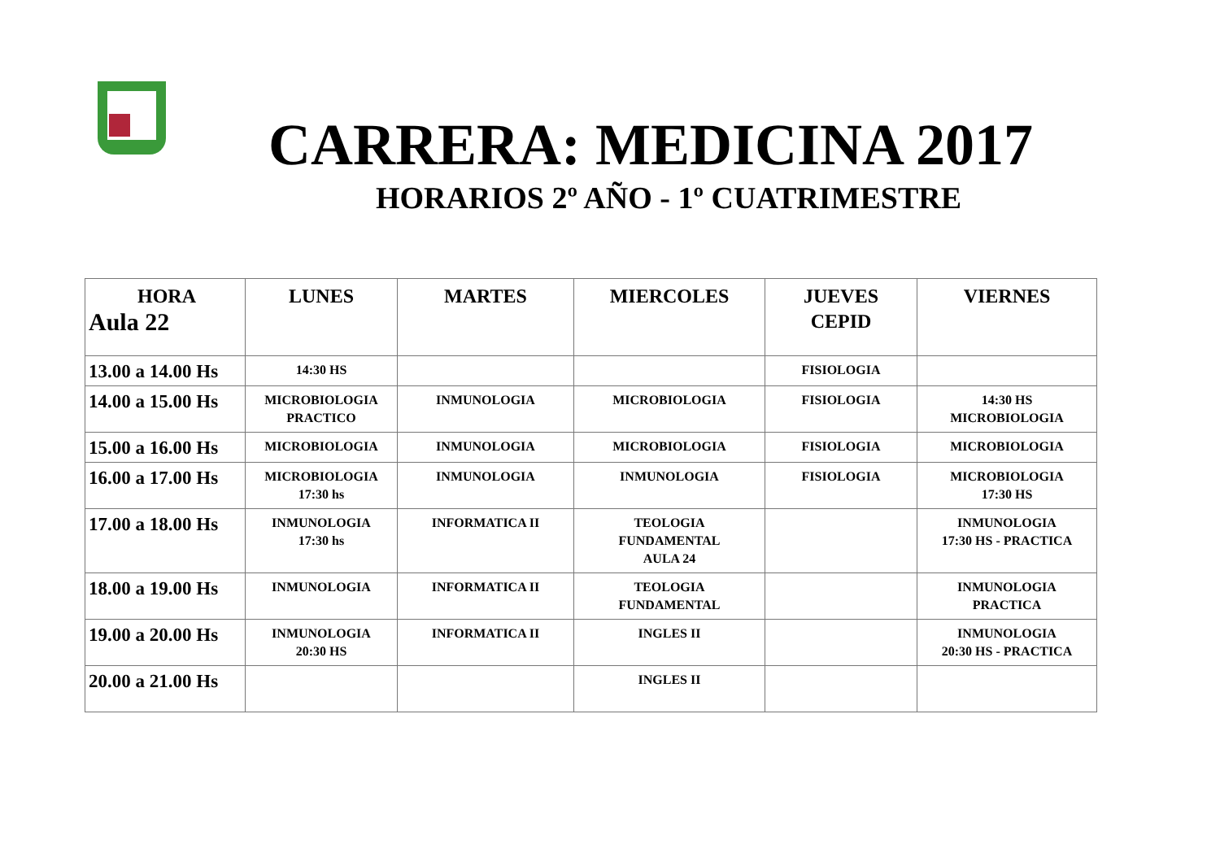CARRERA: MEDICINA 2017
HORARIOS 2º AÑO - 1º CUATRIMESTRE
| HORA Aula 22 | LUNES | MARTES | MIERCOLES | JUEVES CEPID | VIERNES |
| --- | --- | --- | --- | --- | --- |
| 13.00 a 14.00 Hs | 14:30 HS | | | FISIOLOGIA | |
| 14.00 a 15.00 Hs | MICROBIOLOGIA PRACTICO | INMUNOLOGIA | MICROBIOLOGIA | FISIOLOGIA | 14:30 HS MICROBIOLOGIA |
| 15.00 a 16.00 Hs | MICROBIOLOGIA | INMUNOLOGIA | MICROBIOLOGIA | FISIOLOGIA | MICROBIOLOGIA |
| 16.00 a 17.00 Hs | MICROBIOLOGIA 17:30 hs | INMUNOLOGIA | INMUNOLOGIA | FISIOLOGIA | MICROBIOLOGIA 17:30 HS |
| 17.00 a 18.00 Hs | INMUNOLOGIA 17:30 hs | INFORMATICA II | TEOLOGIA FUNDAMENTAL AULA 24 | | INMUNOLOGIA 17:30 HS - PRACTICA |
| 18.00 a 19.00 Hs | INMUNOLOGIA | INFORMATICA II | TEOLOGIA FUNDAMENTAL | | INMUNOLOGIA PRACTICA |
| 19.00 a 20.00 Hs | INMUNOLOGIA 20:30 HS | INFORMATICA II | INGLES II | | INMUNOLOGIA 20:30 HS - PRACTICA |
| 20.00 a 21.00 Hs | | | INGLES II | | |